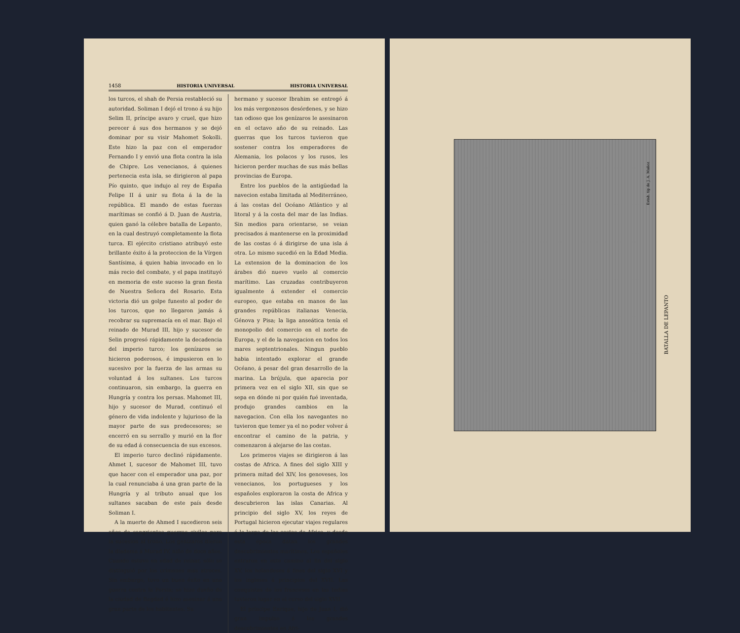1458 HISTORIA UNIVERSAL HISTORIA UNIVERSAL
los turcos, el shah de Persia restableció su autoridad. Soliman I dejó el trono á su hijo Selim II, príncipe avaro y cruel, que hizo perecer á sus dos hermanos y se dejó dominar por su visir Mahomet Sokolli. Este hizo la paz con el emperador Fernando I y envió una flota contra la isla de Chipre. Los venecianos, á quienes pertenecia esta isla, se dirigieron al papa Pío quinto, que indujo al rey de España Felipe II á unir su flota á la de la república. El mando de estas fuerzas marítimas se confió á D. Juan de Austria, quien ganó la célebre batalla de Lepanto, en la cual destruyó completamente la flota turca. El ejército cristiano atribuyó este brillante éxito á la proteccion de la Vírgen Santísima, á quien habia invocado en lo más recio del combate, y el papa instituyó en memoria de este suceso la gran fiesta de Nuestra Señora del Rosario. Esta victoria dió un golpe funesto al poder de los turcos, que no llegaron jamás á recobrar su supremacía en el mar. Bajo el reinado de Murad III, hijo y sucesor de Selin progresó rápidamente la decadencia del imperio turco; los genízaros se hicieron poderosos, é impusieron en lo sucesivo por la fuerza de las armas su voluntad á los sultanes. Los turcos continuaron, sin embargo, la guerra en Hungría y contra los persas. Mahomet III, hijo y sucesor de Murad, continuó el género de vida indolente y lujurioso de la mayor parte de sus predecesores; se encerró en su serrallo y murió en la flor de su edad á consecuencia de sus excesos.
El imperio turco declinó rápidamente. Ahmet I, sucesor de Mahomet III, tuvo que hacer con el emperador una paz, por la cual renunciaba á una gran parte de la Hungría y al tributo anual que los sultanes sacaban de este país desde Soliman I.
A la muerte de Ahmed I sucedieron seis años de sangrientas guerras civiles para la sucesion al trono. Los genízaros dieron la diadema á Murad IV, niño de doce años. Cuando estuvo en edad de reinar, sólo se distinguió por los crímenes más atroces. Sin embargo, tuvo un buen éxito en una guerra contra la Persia; se hizo dueño de la ciudad de Bagdad é hizo asesinar á una gran parte de los habitantes. Su
hermano y sucesor Ibrahim se entregó á los más vergonzosos desórdenes, y se hizo tan odioso que los genízaros le asesinaron en el octavo año de su reinado. Las guerras que los turcos tuvieron que sostener contra los emperadores de Alemania, los polacos y los rusos, les hicieron perder muchas de sus más bellas provincias de Europa.
Entre los pueblos de la antigüedad la navecion estaba limitada al Mediterráneo, á las costas del Océano Atlántico y al litoral y á la costa del mar de las Indias. Sin medios para orientarse, se veian precisados á mantenerse en la proximidad de las costas ó á dirigirse de una isla á otra. Lo mismo sucedió en la Edad Media. La extension de la dominacion de los árabes dió nuevo vuelo al comercio marítimo. Las cruzadas contribuyeron igualmente á extender el comercio europeo, que estaba en manos de las grandes repúblicas italianas Venecia, Génova y Pisa; la liga anseática tenía el monopolio del comercio en el norte de Europa, y el de la navegacion en todos los mares septentrionales. Ningun pueblo habia intentado explorar el grande Océano, á pesar del gran desarrollo de la marina. La brújula, que aparecia por primera vez en el siglo XII, sin que se sepa en dónde ni por quién fué inventada, produjo grandes cambios en la navegacion. Con ella los navegantes no tuvieron que temer ya el no poder volver á encontrar el camino de la patria, y comenzaron á alejarse de las costas.
Los primeros viajes se dirigieron á las costas de Africa. A fines del siglo XIII y primera mitad del XIV, los genoveses, los venecianos, los portugueses y los españoles exploraron la costa de Africa y descubrieron las islas Canarias. Al principio del siglo XV, los reyes de Portugal hicieron ejecutar viajes regulares á lo largo de las costas de Africa, y desde esta época datan los grandes descubrimientos marítimos. Los españoles entraron en este camino al fin del siglo XV, los holandeses á fines del siglo XVI y los ingleses á principios del XVII. Las conquistas de los franceses en las Indias tuvieron lugar en el curso del siglo XVII.
El príncipe Enrique, hijo de Juan I, dió gran impulso á los grandes descubrimientos en Afri-
Estab. tip de J. A. Muñoz
BATALLA DE LEPANTO